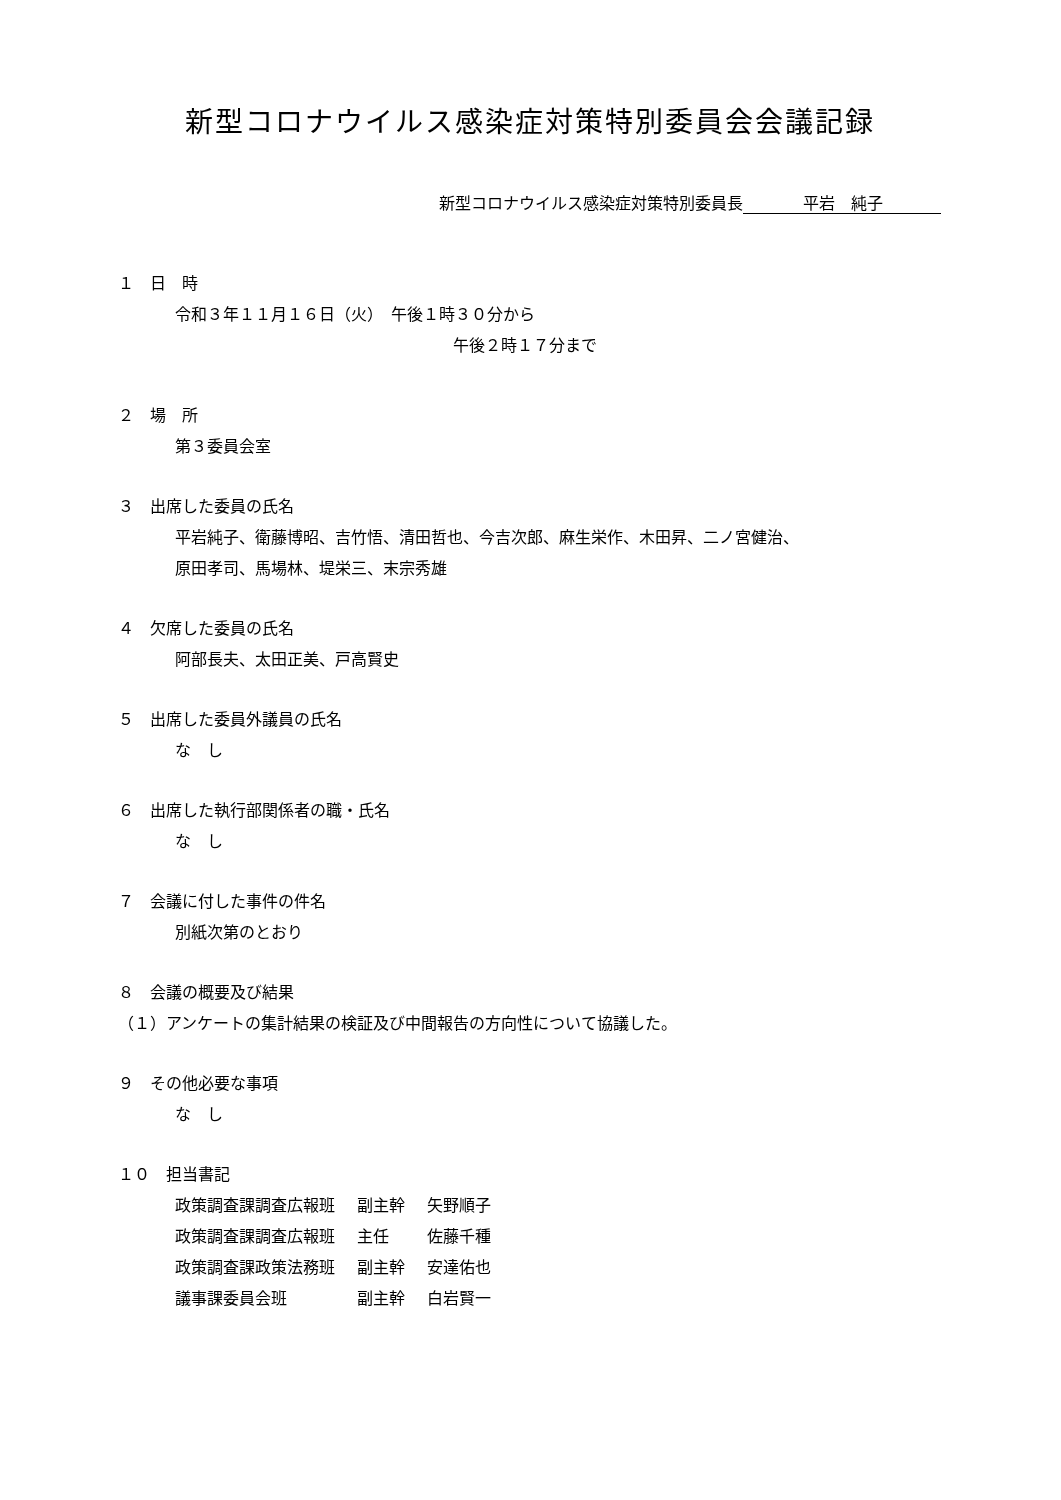新型コロナウイルス感染症対策特別委員会会議記録
新型コロナウイルス感染症対策特別委員長 平岩　純子
１　日　時
令和３年１１月１６日（火）　午後１時３０分から
午後２時１７分まで
２　場　所
第３委員会室
３　出席した委員の氏名
平岩純子、衛藤博昭、吉竹悟、清田哲也、今吉次郎、麻生栄作、木田昇、二ノ宮健治、
原田孝司、馬場林、堤栄三、末宗秀雄
４　欠席した委員の氏名
阿部長夫、太田正美、戸高賢史
５　出席した委員外議員の氏名
な　し
６　出席した執行部関係者の職・氏名
な　し
７　会議に付した事件の件名
別紙次第のとおり
８　会議の概要及び結果
（１）アンケートの集計結果の検証及び中間報告の方向性について協議した。
９　その他必要な事項
な　し
１０　担当書記
| 政策調査課調査広報班 | 副主幹 | 矢野順子 |
| 政策調査課調査広報班 | 主任 | 佐藤千種 |
| 政策調査課政策法務班 | 副主幹 | 安達佑也 |
| 議事課委員会班 | 副主幹 | 白岩賢一 |